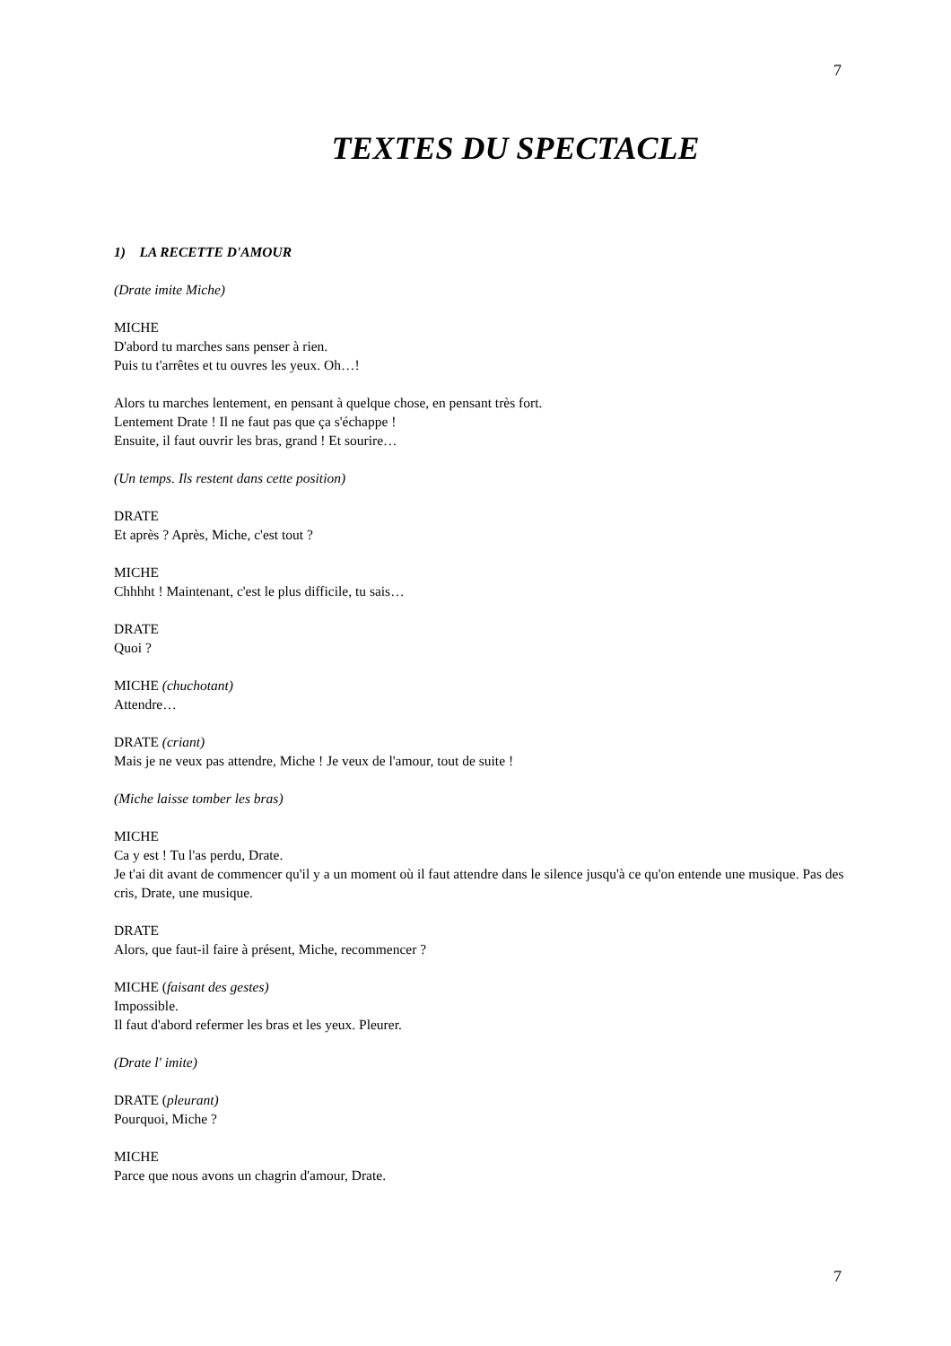7
TEXTES DU SPECTACLE
1) LA RECETTE D'AMOUR
(Drate imite Miche)
MICHE
D'abord tu marches sans penser à rien.
Puis tu t'arrêtes et tu ouvres les yeux. Oh…!
Alors tu marches lentement, en pensant à quelque chose, en pensant très fort.
Lentement Drate ! Il ne faut pas que ça s'échappe !
Ensuite, il faut ouvrir les bras, grand ! Et sourire…
(Un temps. Ils restent dans cette position)
DRATE
Et après ? Après, Miche, c'est tout ?
MICHE
Chhhht ! Maintenant, c'est le plus difficile, tu sais…
DRATE
Quoi ?
MICHE (chuchotant)
Attendre…
DRATE (criant)
Mais je ne veux pas attendre, Miche ! Je veux de l'amour, tout de suite !
(Miche laisse tomber les bras)
MICHE
Ca y est ! Tu l'as perdu, Drate.
Je t'ai dit avant de commencer qu'il y a un moment où il faut attendre dans le silence jusqu'à ce qu'on entende une musique. Pas des cris, Drate, une musique.
DRATE
Alors, que faut-il faire à présent, Miche, recommencer ?
MICHE (faisant des gestes)
Impossible.
Il faut d'abord refermer les bras et les yeux. Pleurer.
(Drate l' imite)
DRATE (pleurant)
Pourquoi, Miche ?
MICHE
Parce que nous avons un chagrin d'amour, Drate.
7